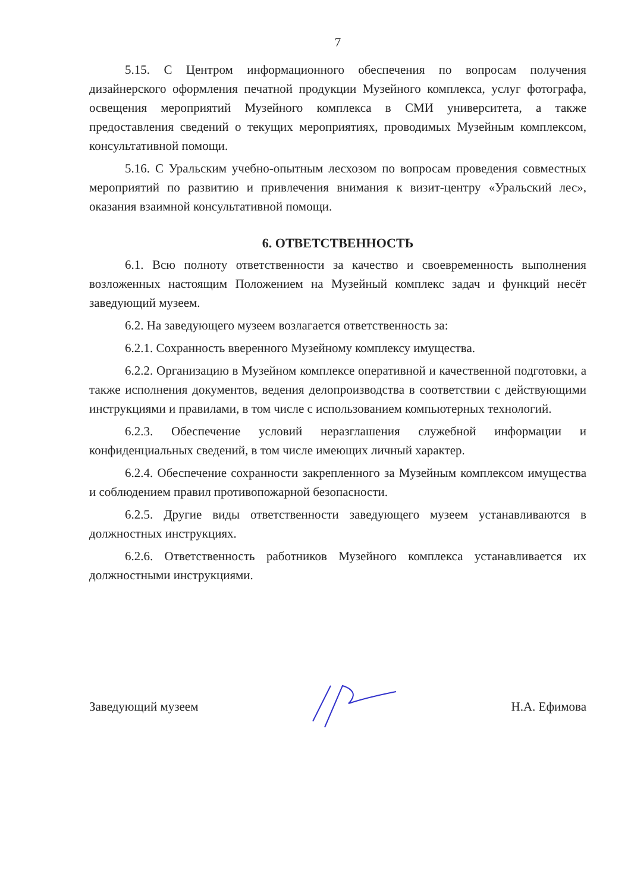7
5.15. С Центром информационного обеспечения по вопросам получения дизайнерского оформления печатной продукции Музейного комплекса, услуг фотографа, освещения мероприятий Музейного комплекса в СМИ университета, а также предоставления сведений о текущих мероприятиях, проводимых Музейным комплексом, консультативной помощи.
5.16. С Уральским учебно-опытным лесхозом по вопросам проведения совместных мероприятий по развитию и привлечения внимания к визит-центру «Уральский лес», оказания взаимной консультативной помощи.
6. ОТВЕТСТВЕННОСТЬ
6.1. Всю полноту ответственности за качество и своевременность выполнения возложенных настоящим Положением на Музейный комплекс задач и функций несёт заведующий музеем.
6.2. На заведующего музеем возлагается ответственность за:
6.2.1. Сохранность вверенного Музейному комплексу имущества.
6.2.2. Организацию в Музейном комплексе оперативной и качественной подготовки, а также исполнения документов, ведения делопроизводства в соответствии с действующими инструкциями и правилами, в том числе с использованием компьютерных технологий.
6.2.3. Обеспечение условий неразглашения служебной информации и конфиденциальных сведений, в том числе имеющих личный характер.
6.2.4. Обеспечение сохранности закрепленного за Музейным комплексом имущества и соблюдением правил противопожарной безопасности.
6.2.5. Другие виды ответственности заведующего музеем устанавливаются в должностных инструкциях.
6.2.6. Ответственность работников Музейного комплекса устанавливается их должностными инструкциями.
Заведующий музеем Н.А. Ефимова